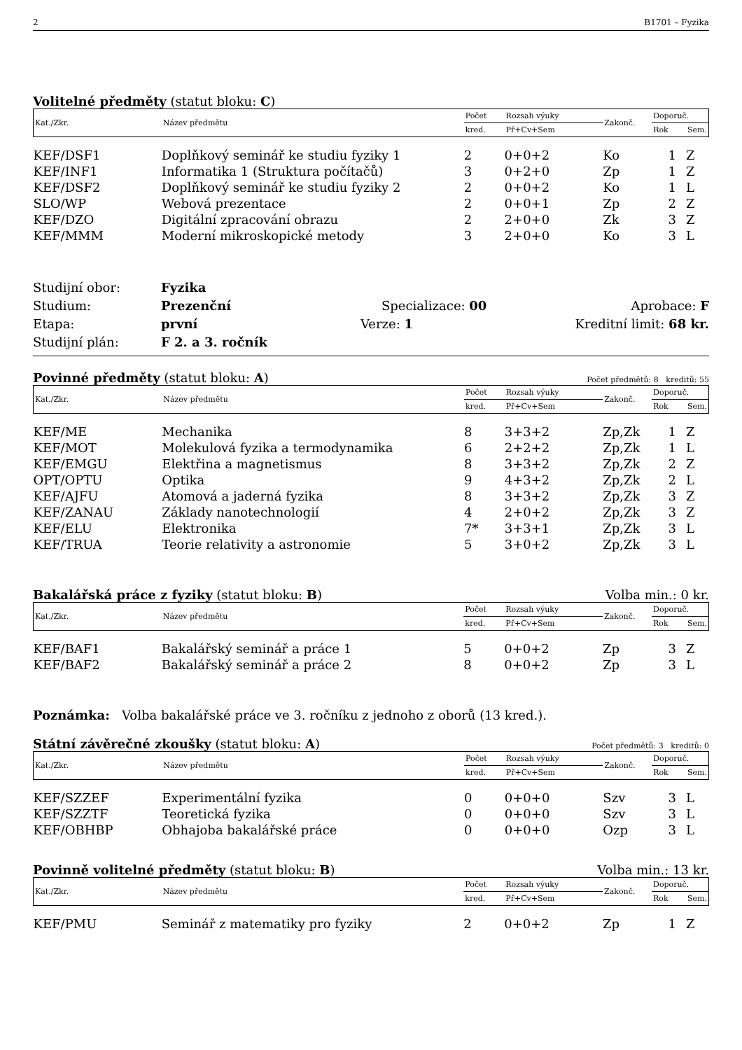2 B1701 – Fyzika
Volitelné předměty (statut bloku: C)
| Kat./Zkr. | Název předmětu | Počet | Rozsah výuky | Zakonč. | Doporuč. | |
| | | kred. | Př+Cv+Sem | | Rok | Sem. |
| KEF/DSF1 | Doplňkový seminář ke studiu fyziky 1 | 2 | 0+0+2 | Ko | 1 | Z |
| KEF/INF1 | Informatika 1 (Struktura počítačů) | 3 | 0+2+0 | Zp | 1 | Z |
| KEF/DSF2 | Doplňkový seminář ke studiu fyziky 2 | 2 | 0+0+2 | Ko | 1 | L |
| SLO/WP | Webová prezentace | 2 | 0+0+1 | Zp | 2 | Z |
| KEF/DZO | Digitální zpracování obrazu | 2 | 2+0+0 | Zk | 3 | Z |
| KEF/MMM | Moderní mikroskopické metody | 3 | 2+0+0 | Ko | 3 | L |
Studijní obor: Fyzika
Studium: Prezenční Specializace: 00 Aprobace: F
Etapa: první Verze: 1 Kreditní limit: 68 kr.
Studijní plán: F 2. a 3. ročník
Povinné předměty (statut bloku: A) Počet předmětů: 8 kreditů: 55
| Kat./Zkr. | Název předmětu | Počet | Rozsah výuky | Zakonč. | Doporuč. | |
| | | kred. | Př+Cv+Sem | | Rok | Sem. |
| KEF/ME | Mechanika | 8 | 3+3+2 | Zp,Zk | 1 | Z |
| KEF/MOT | Molekulová fyzika a termodynamika | 6 | 2+2+2 | Zp,Zk | 1 | L |
| KEF/EMGU | Elektřina a magnetismus | 8 | 3+3+2 | Zp,Zk | 2 | Z |
| OPT/OPTU | Optika | 9 | 4+3+2 | Zp,Zk | 2 | L |
| KEF/AJFU | Atomová a jaderná fyzika | 8 | 3+3+2 | Zp,Zk | 3 | Z |
| KEF/ZANAU | Základy nanotechnologií | 4 | 2+0+2 | Zp,Zk | 3 | Z |
| KEF/ELU | Elektronika | 7* | 3+3+1 | Zp,Zk | 3 | L |
| KEF/TRUA | Teorie relativity a astronomie | 5 | 3+0+2 | Zp,Zk | 3 | L |
Bakalářská práce z fyziky (statut bloku: B) Volba min.: 0 kr.
| Kat./Zkr. | Název předmětu | Počet | Rozsah výuky | Zakonč. | Doporuč. | |
| | | kred. | Př+Cv+Sem | | Rok | Sem. |
| KEF/BAF1 | Bakalářský seminář a práce 1 | 5 | 0+0+2 | Zp | 3 | Z |
| KEF/BAF2 | Bakalářský seminář a práce 2 | 8 | 0+0+2 | Zp | 3 | L |
Poznámka: Volba bakalářské práce ve 3. ročníku z jednoho z oborů (13 kred.).
Státní závěrečné zkoušky (statut bloku: A) Počet předmětů: 3 kreditů: 0
| Kat./Zkr. | Název předmětu | Počet | Rozsah výuky | Zakonč. | Doporuč. | |
| | | kred. | Př+Cv+Sem | | Rok | Sem. |
| KEF/SZZEF | Experimentální fyzika | 0 | 0+0+0 | Szv | 3 | L |
| KEF/SZZTF | Teoretická fyzika | 0 | 0+0+0 | Szv | 3 | L |
| KEF/OBHBP | Obhajoba bakalářské práce | 0 | 0+0+0 | Ozp | 3 | L |
Povinně volitelné předměty (statut bloku: B) Volba min.: 13 kr.
| Kat./Zkr. | Název předmětu | Počet | Rozsah výuky | Zakonč. | Doporuč. | |
| | | kred. | Př+Cv+Sem | | Rok | Sem. |
| KEF/PMU | Seminář z matematiky pro fyziky | 2 | 0+0+2 | Zp | 1 | Z |